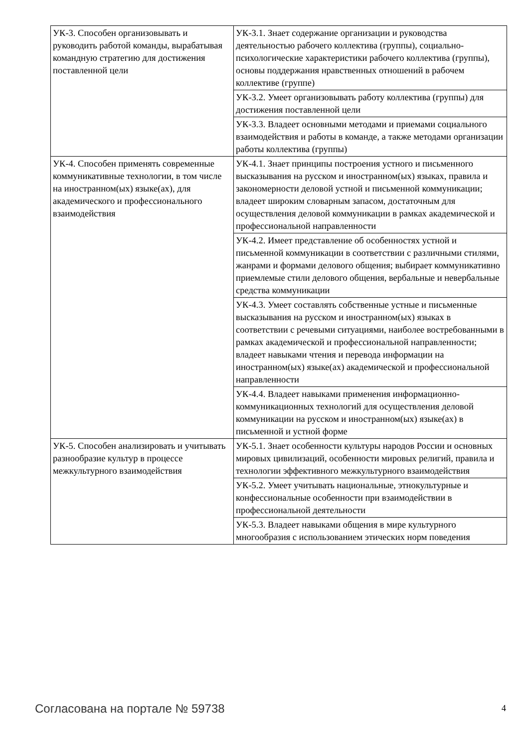| УК-3. Способен организовывать и руководить работой команды, вырабатывая командную стратегию для достижения поставленной цели | УК-3.1. Знает содержание организации и руководства деятельностью рабочего коллектива (группы), социально-психологические характеристики рабочего коллектива (группы), основы поддержания нравственных отношений в рабочем коллективе (группе) |
| | УК-3.2. Умеет организовывать работу коллектива (группы) для достижения поставленной цели |
| | УК-3.3. Владеет основными методами и приемами социального взаимодействия и работы в команде, а также методами организации работы коллектива (группы) |
| УК-4. Способен применять современные коммуникативные технологии, в том числе на иностранном(ых) языке(ах), для академического и профессионального взаимодействия | УК-4.1. Знает принципы построения устного и письменного высказывания на русском и иностранном(ых) языках, правила и закономерности деловой устной и письменной коммуникации; владеет широким словарным запасом, достаточным для осуществления деловой коммуникации в рамках академической и профессиональной направленности |
| | УК-4.2. Имеет представление об особенностях устной и письменной коммуникации в соответствии с различными стилями, жанрами и формами делового общения; выбирает коммуникативно приемлемые стили делового общения, вербальные и невербальные средства коммуникации |
| | УК-4.3. Умеет составлять собственные устные и письменные высказывания на русском и иностранном(ых) языках в соответствии с речевыми ситуациями, наиболее востребованными в рамках академической и профессиональной направленности; владеет навыками чтения и перевода информации на иностранном(ых) языке(ах) академической и профессиональной направленности |
| | УК-4.4. Владеет навыками применения информационно-коммуникационных технологий для осуществления деловой коммуникации на русском и иностранном(ых) языке(ах) в письменной и устной форме |
| УК-5. Способен анализировать и учитывать разнообразие культур в процессе межкультурного взаимодействия | УК-5.1. Знает особенности культуры народов России и основных мировых цивилизаций, особенности мировых религий, правила и технологии эффективного межкультурного взаимодействия |
| | УК-5.2. Умеет учитывать национальные, этнокультурные и конфессиональные особенности при взаимодействии в профессиональной деятельности |
| | УК-5.3. Владеет навыками общения в мире культурного многообразия с использованием этических норм поведения |
Согласована на портале № 59738 4